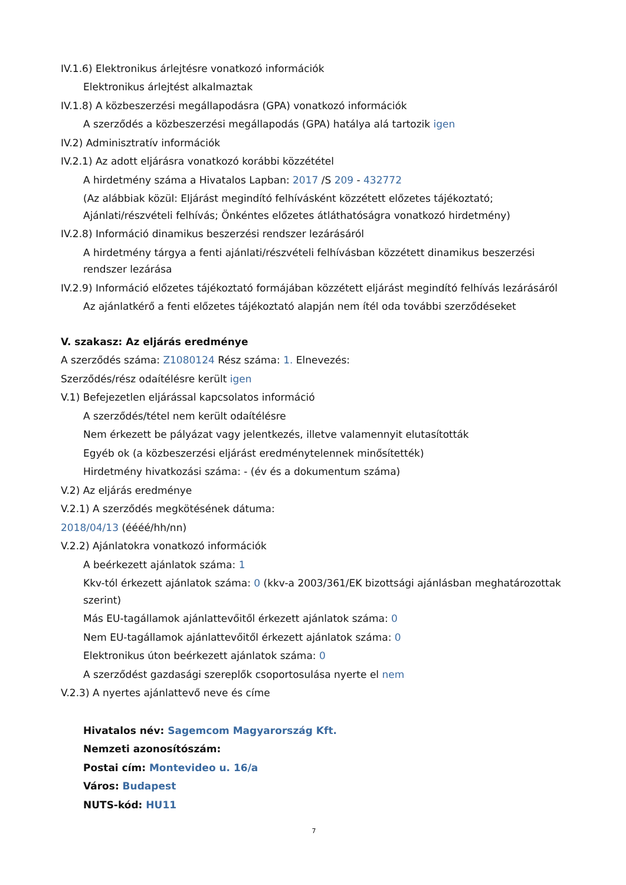IV.1.6) Elektronikus árlejtésre vonatkozó információk
Elektronikus árlejtést alkalmaztak
IV.1.8) A közbeszerzési megállapodásra (GPA) vonatkozó információk
A szerződés a közbeszerzési megállapodás (GPA) hatálya alá tartozik igen
IV.2) Adminisztratív információk
IV.2.1) Az adott eljárásra vonatkozó korábbi közzététel
A hirdetmény száma a Hivatalos Lapban: 2017 /S 209 - 432772
(Az alábbiak közül: Eljárást megindító felhívásként közzétett előzetes tájékoztató; Ajánlati/részvételi felhívás; Önkéntes előzetes átláthatóságra vonatkozó hirdetmény)
IV.2.8) Információ dinamikus beszerzési rendszer lezárásáról
A hirdetmény tárgya a fenti ajánlati/részvételi felhívásban közzétett dinamikus beszerzési rendszer lezárása
IV.2.9) Információ előzetes tájékoztató formájában közzétett eljárást megindító felhívás lezárásáról
Az ajánlatkérő a fenti előzetes tájékoztató alapján nem ítél oda további szerződéseket
V. szakasz: Az eljárás eredménye
A szerződés száma: Z1080124 Rész száma: 1. Elnevezés:
Szerződés/rész odaítélésre került igen
V.1) Befejezetlen eljárással kapcsolatos információ
A szerződés/tétel nem került odaítélésre
Nem érkezett be pályázat vagy jelentkezés, illetve valamennyit elutasították
Egyéb ok (a közbeszerzési eljárást eredménytelennek minősítették)
Hirdetmény hivatkozási száma: - (év és a dokumentum száma)
V.2) Az eljárás eredménye
V.2.1) A szerződés megkötésének dátuma:
2018/04/13 (éééé/hh/nn)
V.2.2) Ajánlatokra vonatkozó információk
A beérkezett ajánlatok száma: 1
Kkv-tól érkezett ajánlatok száma: 0 (kkv-a 2003/361/EK bizottsági ajánlásban meghatározottak szerint)
Más EU-tagállamok ajánlattevőitől érkezett ajánlatok száma: 0
Nem EU-tagállamok ajánlattevőitől érkezett ajánlatok száma: 0
Elektronikus úton beérkezett ajánlatok száma: 0
A szerződést gazdasági szereplők csoportosulása nyerte el nem
V.2.3) A nyertes ajánlattevő neve és címe
Hivatalos név: Sagemcom Magyarország Kft.
Nemzeti azonosítószám:
Postai cím: Montevideo u. 16/a
Város: Budapest
NUTS-kód: HU11
7